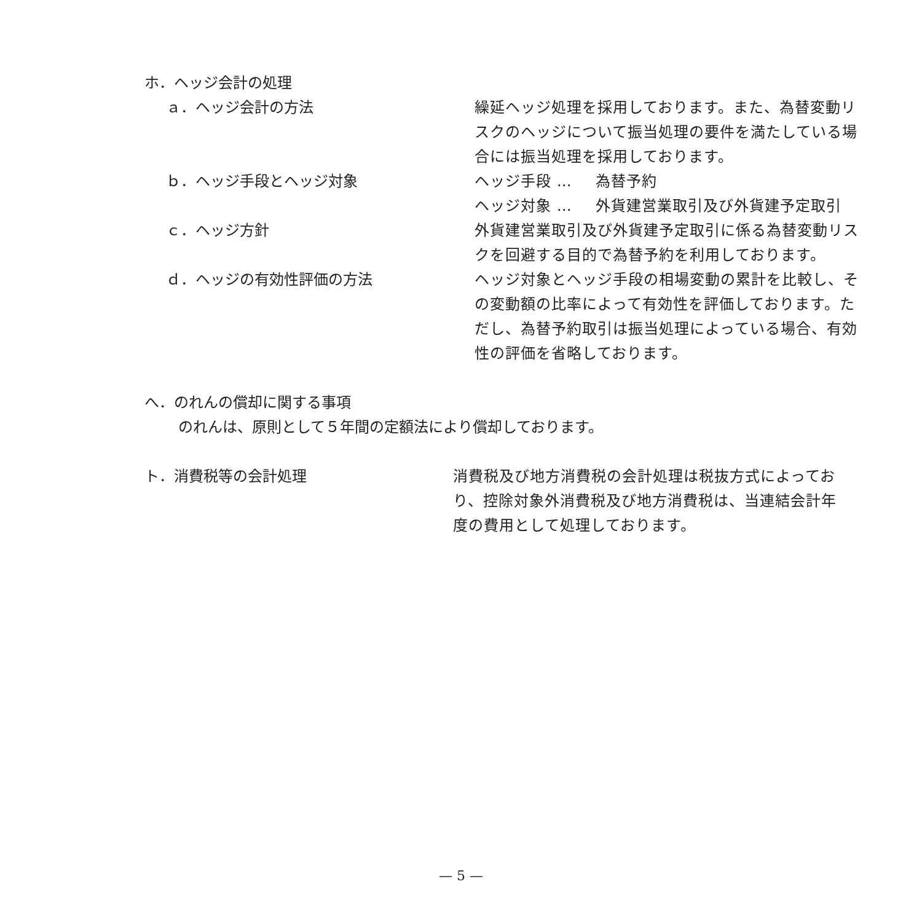ホ．ヘッジ会計の処理
ａ．ヘッジ会計の方法 繰延ヘッジ処理を採用しております。また、為替変動リスクのヘッジについて振当処理の要件を満たしている場合には振当処理を採用しております。
ｂ．ヘッジ手段とヘッジ対象 ヘッジ手段 … 為替予約
ヘッジ対象 … 外貨建営業取引及び外貨建予定取引
ｃ．ヘッジ方針 外貨建営業取引及び外貨建予定取引に係る為替変動リスクを回避する目的で為替予約を利用しております。
ｄ．ヘッジの有効性評価の方法 ヘッジ対象とヘッジ手段の相場変動の累計を比較し、その変動額の比率によって有効性を評価しております。ただし、為替予約取引は振当処理によっている場合、有効性の評価を省略しております。
へ．のれんの償却に関する事項
のれんは、原則として５年間の定額法により償却しております。
ト．消費税等の会計処理 消費税及び地方消費税の会計処理は税抜方式によっており、控除対象外消費税及び地方消費税は、当連結会計年度の費用として処理しております。
— 5 —